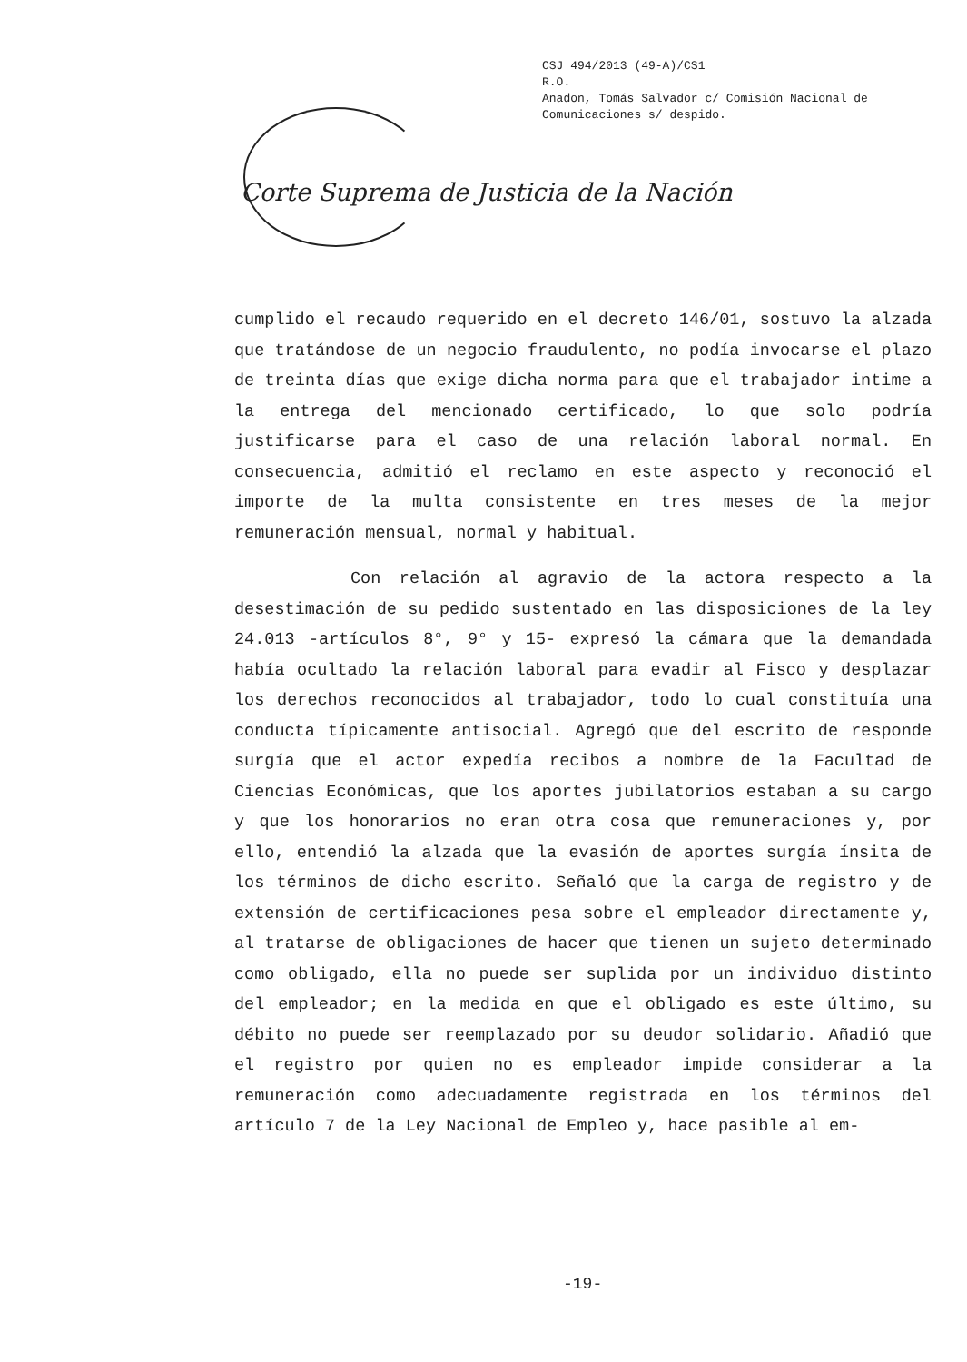CSJ 494/2013 (49-A)/CS1
R.O.
Anadon, Tomás Salvador c/ Comisión Nacional de
Comunicaciones s/ despido.
Corte Suprema de Justicia de la Nación
cumplido el recaudo requerido en el decreto 146/01, sostuvo la alzada que tratándose de un negocio fraudulento, no podía invocarse el plazo de treinta días que exige dicha norma para que el trabajador intime a la entrega del mencionado certificado, lo que solo podría justificarse para el caso de una relación laboral normal. En consecuencia, admitió el reclamo en este aspecto y reconoció el importe de la multa consistente en tres meses de la mejor remuneración mensual, normal y habitual.
Con relación al agravio de la actora respecto a la desestimación de su pedido sustentado en las disposiciones de la ley 24.013 -artículos 8°, 9° y 15- expresó la cámara que la demandada había ocultado la relación laboral para evadir al Fisco y desplazar los derechos reconocidos al trabajador, todo lo cual constituía una conducta típicamente antisocial. Agregó que del escrito de responde surgía que el actor expedía recibos a nombre de la Facultad de Ciencias Económicas, que los aportes jubilatorios estaban a su cargo y que los honorarios no eran otra cosa que remuneraciones y, por ello, entendió la alzada que la evasión de aportes surgía ínsita de los términos de dicho escrito. Señaló que la carga de registro y de extensión de certificaciones pesa sobre el empleador directamente y, al tratarse de obligaciones de hacer que tienen un sujeto determinado como obligado, ella no puede ser suplida por un individuo distinto del empleador; en la medida en que el obligado es este último, su débito no puede ser reemplazado por su deudor solidario. Añadió que el registro por quien no es empleador impide considerar a la remuneración como adecuadamente registrada en los términos del artículo 7 de la Ley Nacional de Empleo y, hace pasible al em-
-19-